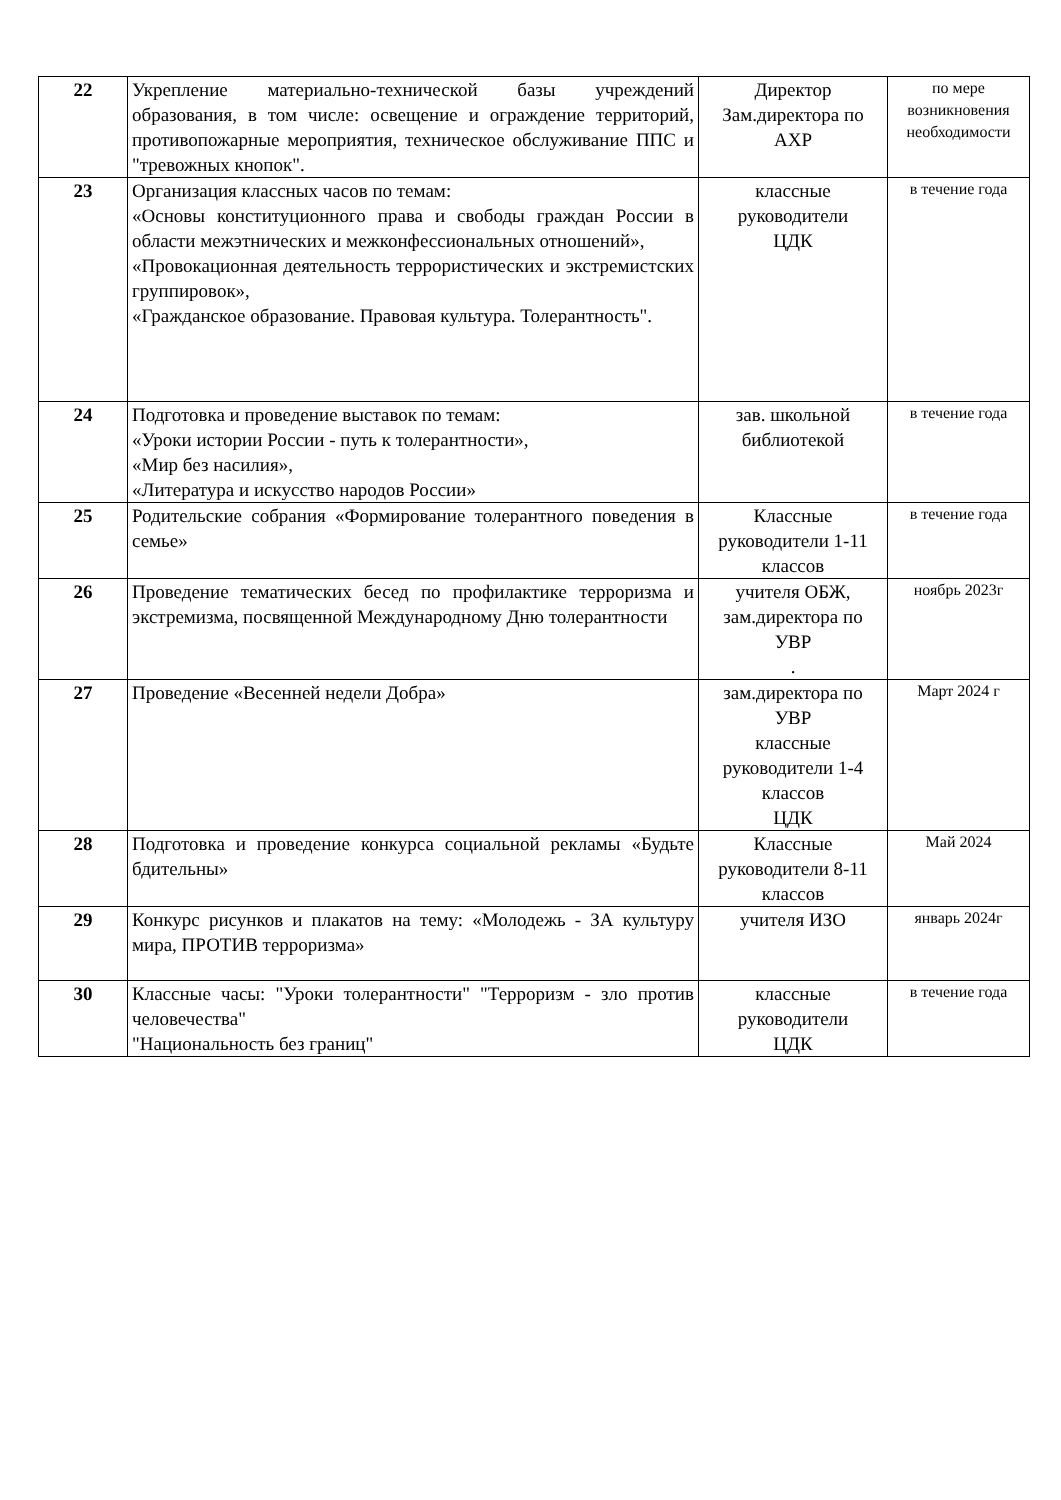| 22 | Укрепление материально-технической базы учреждений образования, в том числе: освещение и ограждение территорий, противопожарные мероприятия, техническое обслуживание ППС и "тревожных кнопок". | Директор Зам.директора по АХР | по мере возникновения необходимости |
| 23 | Организация классных часов по темам: «Основы конституционного права и свободы граждан России в области межэтнических и межконфессиональных отношений», «Провокационная деятельность террористических и экстремистских группировок», «Гражданское образование. Правовая культура. Толерантность". | классные руководители ЦДК | в течение года |
| 24 | Подготовка и проведение выставок по темам: «Уроки истории России - путь к толерантности», «Мир без насилия», «Литература и искусство народов России» | зав. школьной библиотекой | в течение года |
| 25 | Родительские собрания «Формирование толерантного поведения в семье» | Классные руководители 1-11 классов | в течение года |
| 26 | Проведение тематических бесед по профилактике терроризма и экстремизма, посвященной Международному Дню толерантности | учителя ОБЖ, зам.директора по УВР . | ноябрь 2023г |
| 27 | Проведение «Весенней недели Добра» | зам.директора по УВР классные руководители 1-4 классов ЦДК | Март 2024 г |
| 28 | Подготовка и проведение конкурса социальной рекламы «Будьте бдительны» | Классные руководители 8-11 классов | Май 2024 |
| 29 | Конкурс рисунков и плакатов на тему: «Молодежь - ЗА культуру мира, ПРОТИВ терроризма» | учителя ИЗО | январь 2024г |
| 30 | Классные часы: "Уроки толерантности" "Терроризм - зло против человечества" "Национальность без границ" | классные руководители ЦДК | в течение года |